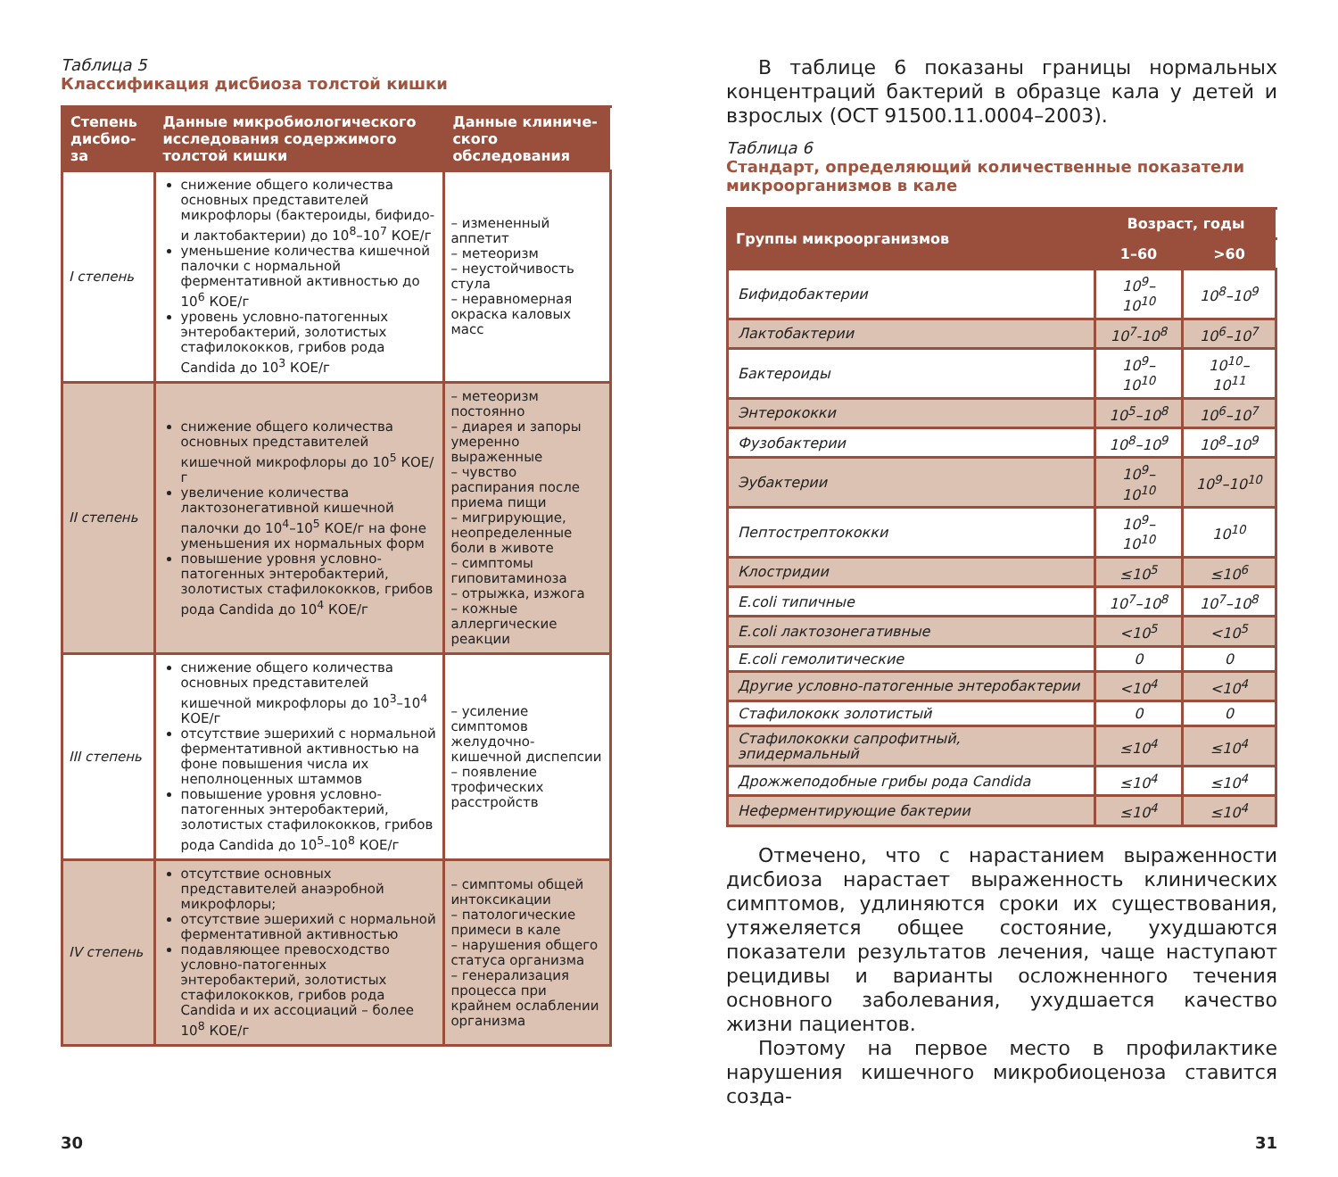Таблица 5
Классификация дисбиоза толстой кишки
| Степень дисбио-за | Данные микробиологического исследования содержимого толстой кишки | Данные клиниче-ского обследования |
| --- | --- | --- |
| I степень | снижение общего количества основных представителей микрофлоры (бактероиды, бифидо- и лактобактерии) до 10<sup>8</sup>–10<sup>7</sup> КОЕ/г уменьшение количества кишечной палочки с нормальной ферментативной активностью до 10<sup>6</sup> КОЕ/г уровень условно-патогенных энтеробактерий, золотистых стафилококков, грибов рода Candida до 10<sup>3</sup> КОЕ/г | – измененный аппетит – метеоризм – неустойчивость стула – неравномерная окраска каловых масс |
| II степень | снижение общего количества основных представителей кишечной микрофлоры до 10<sup>5</sup> КОЕ/г увеличение количества лактозонегативной кишечной палочки до 10<sup>4</sup>–10<sup>5</sup> КОЕ/г на фоне уменьшения их нормальных форм повышение уровня условно-патогенных энтеробактерий, золотистых стафилококков, грибов рода Candida до 10<sup>4</sup> КОЕ/г | – метеоризм постоянно – диарея и запоры умеренно выраженные – чувство распирания после приема пищи – мигрирующие, неопределенные боли в животе – симптомы гиповитаминоза – отрыжка, изжога – кожные аллергические реакции |
| III степень | снижение общего количества основных представителей кишечной микрофлоры до 10<sup>3</sup>–10<sup>4</sup> КОЕ/г отсутствие эшерихий с нормальной ферментативной активностью на фоне повышения числа их неполноценных штаммов повышение уровня условно-патогенных энтеробактерий, золотистых стафилококков, грибов рода Candida до 10<sup>5</sup>–10<sup>8</sup> КОЕ/г | – усиление симптомов желудочно-кишечной диспепсии – появление трофических расстройств |
| IV степень | отсутствие основных представителей анаэробной микрофлоры; отсутствие эшерихий с нормальной ферментативной активностью подавляющее превосходство условно-патогенных энтеробактерий, золотистых стафилококков, грибов рода Candida и их ассоциаций – более 10<sup>8</sup> КОЕ/г | – симптомы общей интоксикации – патологические примеси в кале – нарушения общего статуса организма – генерализация процесса при крайнем ослаблении организма |
В таблице 6 показаны границы нормальных концентраций бактерий в образце кала у детей и взрослых (ОСТ 91500.11.0004–2003).
Таблица 6
Стандарт, определяющий количественные показатели микроорганизмов в кале
| Группы микроорганизмов | Возраст, годы | |
| --- | --- | --- |
| | 1–60 | >60 |
| Бифидобактерии | 10<sup>9</sup>–10<sup>10</sup> | 10<sup>8</sup>–10<sup>9</sup> |
| Лактобактерии | 10<sup>7</sup>-10<sup>8</sup> | 10<sup>6</sup>–10<sup>7</sup> |
| Бактероиды | 10<sup>9</sup>–10<sup>10</sup> | 10<sup>10</sup>–10<sup>11</sup> |
| Энтерококки | 10<sup>5</sup>–10<sup>8</sup> | 10<sup>6</sup>–10<sup>7</sup> |
| Фузобактерии | 10<sup>8</sup>–10<sup>9</sup> | 10<sup>8</sup>–10<sup>9</sup> |
| Эубактерии | 10<sup>9</sup>–10<sup>10</sup> | 10<sup>9</sup>–10<sup>10</sup> |
| Пептострептококки | 10<sup>9</sup>–10<sup>10</sup> | 10<sup>10</sup> |
| Клостридии | ≤10<sup>5</sup> | ≤10<sup>6</sup> |
| E.coli типичные | 10<sup>7</sup>–10<sup>8</sup> | 10<sup>7</sup>–10<sup>8</sup> |
| E.coli лактозонегативные | <10<sup>5</sup> | <10<sup>5</sup> |
| E.coli гемолитические | 0 | 0 |
| Другие условно-патогенные энтеробактерии | <10<sup>4</sup> | <10<sup>4</sup> |
| Стафилококк золотистый | 0 | 0 |
| Стафилококки сапрофитный, эпидермальный | ≤10<sup>4</sup> | ≤10<sup>4</sup> |
| Дрожжеподобные грибы рода Candida | ≤10<sup>4</sup> | ≤10<sup>4</sup> |
| Неферментирующие бактерии | ≤10<sup>4</sup> | ≤10<sup>4</sup> |
Отмечено, что с нарастанием выраженности дисбиоза нарастает выраженность клинических симптомов, удлиняются сроки их существования, утяжеляется общее состояние, ухудшаются показатели результатов лечения, чаще наступают рецидивы и варианты осложненного течения основного заболевания, ухудшается качество жизни пациентов.
Поэтому на первое место в профилактике нарушения кишечного микробиоценоза ставится созда-
30 31